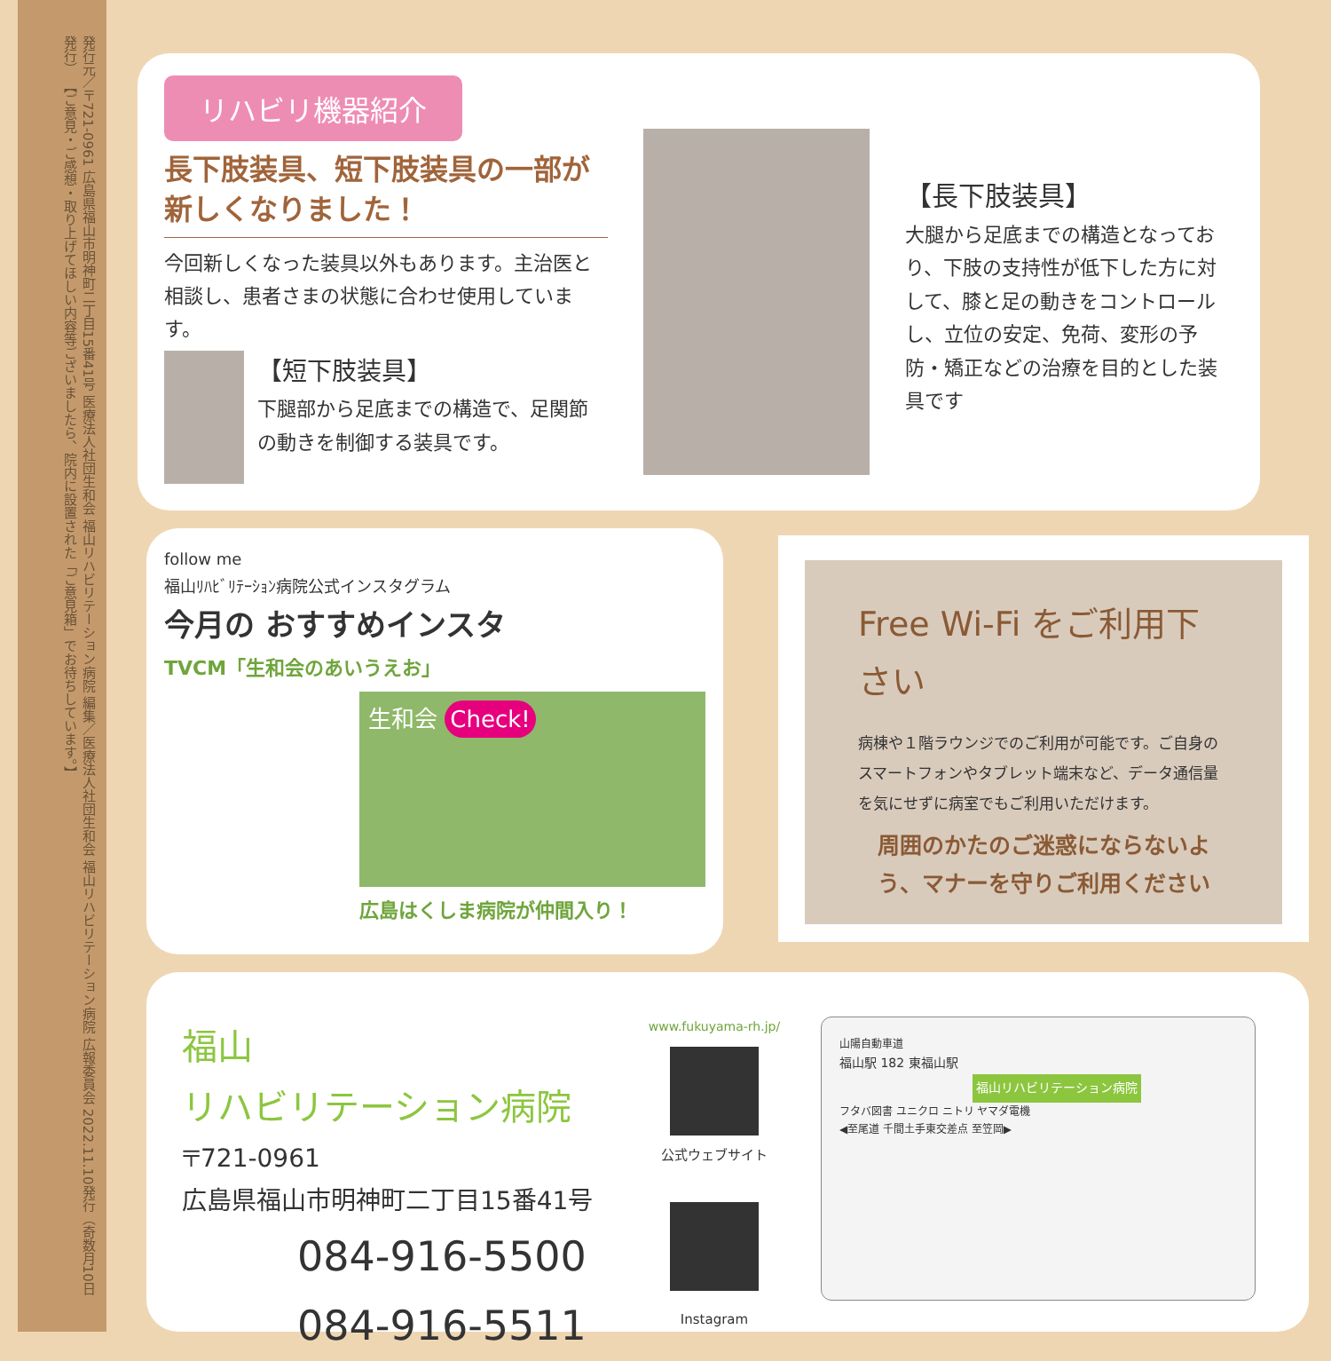発行元／〒721-0961 広島県福山市明神町二丁目15番41号 医療法人社団生和会 福山リハビリテーション病院 編集／医療法人社団生和会 福山リハビリテーション病院 広報委員会 2022.11.10発行（奇数月10日発行） 【ご意見・ご感想・取り上げてほしい内容等ございましたら、院内に設置された「ご意見箱」でお待ちしています。】
リハビリ機器紹介
長下肢装具、短下肢装具の一部が
新しくなりました！
今回新しくなった装具以外もあります。主治医と相談し、患者さまの状態に合わせ使用しています。
【短下肢装具】
下腿部から足底までの構造で、足関節の動きを制御する装具です。
【長下肢装具】
大腿から足底までの構造となっており、下肢の支持性が低下した方に対して、膝と足の動きをコントロールし、立位の安定、免荷、変形の予防・矯正などの治療を目的とした装具です
follow me
福山ﾘﾊﾋﾞﾘﾃｰｼｮﾝ病院公式インスタグラム
今月の おすすめインスタ
TVCM「生和会のあいうえお」
生和会 Check!
広島はくしま病院が仲間入り！
Free Wi-Fi をご利用下さい
病棟や１階ラウンジでのご利用が可能です。ご自身のスマートフォンやタブレット端末など、データ通信量を気にせずに病室でもご利用いただけます。
周囲のかたのご迷惑にならないよう、マナーを守りご利用ください
福山
リハビリテーション病院
〒721-0961
広島県福山市明神町二丁目15番41号
084-916-5500
084-916-5511
www.fukuyama-rh.jp/
公式ウェブサイト
Instagram
山陽自動車道
福山駅 182 東福山駅
福山リハビリテーション病院
フタバ図書 ユニクロ ニトリ ヤマダ電機
◀至尾道 千間土手東交差点 至笠岡▶